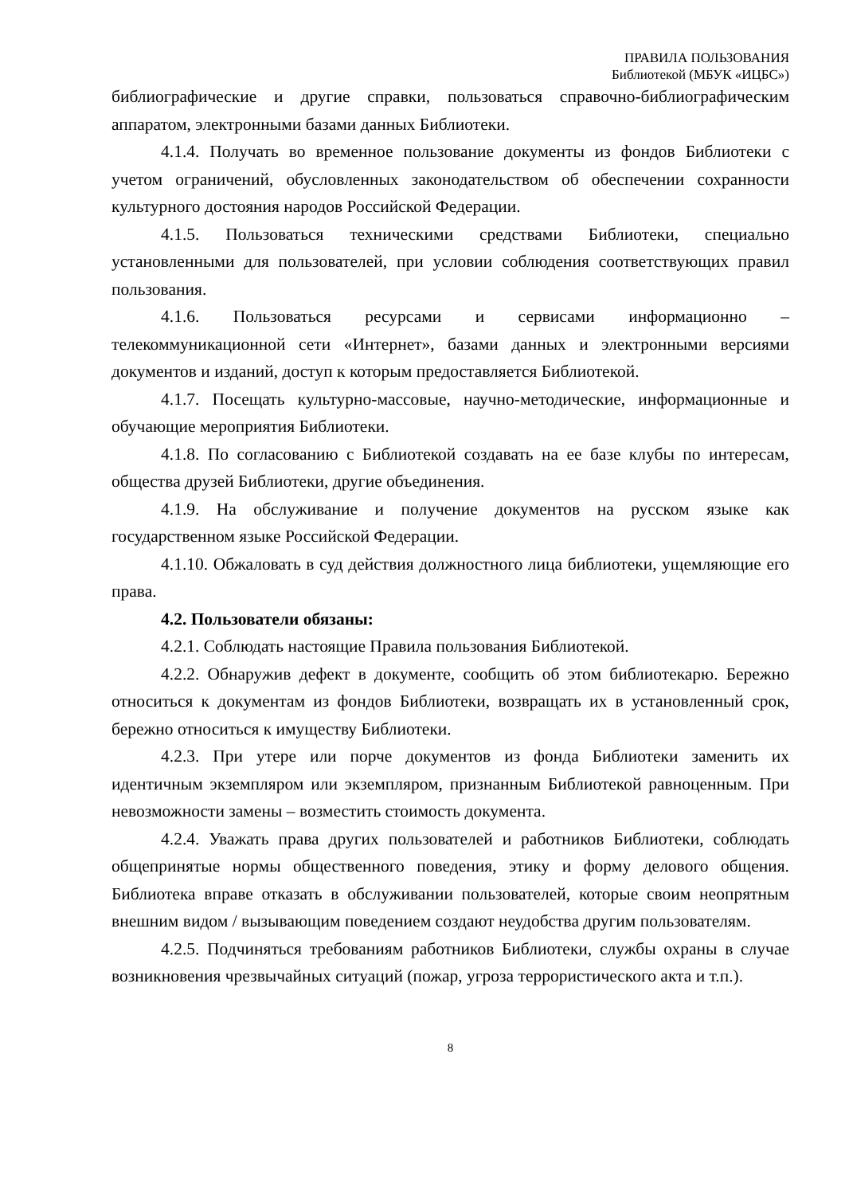ПРАВИЛА ПОЛЬЗОВАНИЯ
Библиотекой (МБУК «ИЦБС»)
библиографические и другие справки, пользоваться справочно-библиографическим аппаратом, электронными базами данных Библиотеки.
4.1.4. Получать во временное пользование документы из фондов Библиотеки с учетом ограничений, обусловленных законодательством об обеспечении сохранности культурного достояния народов Российской Федерации.
4.1.5. Пользоваться техническими средствами Библиотеки, специально установленными для пользователей, при условии соблюдения соответствующих правил пользования.
4.1.6. Пользоваться ресурсами и сервисами информационно – телекоммуникационной сети «Интернет», базами данных и электронными версиями документов и изданий, доступ к которым предоставляется Библиотекой.
4.1.7. Посещать культурно-массовые, научно-методические, информационные и обучающие мероприятия Библиотеки.
4.1.8. По согласованию с Библиотекой создавать на ее базе клубы по интересам, общества друзей Библиотеки, другие объединения.
4.1.9. На обслуживание и получение документов на русском языке как государственном языке Российской Федерации.
4.1.10. Обжаловать в суд действия должностного лица библиотеки, ущемляющие его права.
4.2. Пользователи обязаны:
4.2.1. Соблюдать настоящие Правила пользования Библиотекой.
4.2.2. Обнаружив дефект в документе, сообщить об этом библиотекарю. Бережно относиться к документам из фондов Библиотеки, возвращать их в установленный срок, бережно относиться к имуществу Библиотеки.
4.2.3. При утере или порче документов из фонда Библиотеки заменить их идентичным экземпляром или экземпляром, признанным Библиотекой равноценным. При невозможности замены – возместить стоимость документа.
4.2.4. Уважать права других пользователей и работников Библиотеки, соблюдать общепринятые нормы общественного поведения, этику и форму делового общения. Библиотека вправе отказать в обслуживании пользователей, которые своим неопрятным внешним видом / вызывающим поведением создают неудобства другим пользователям.
4.2.5. Подчиняться требованиям работников Библиотеки, службы охраны в случае возникновения чрезвычайных ситуаций (пожар, угроза террористического акта и т.п.).
8